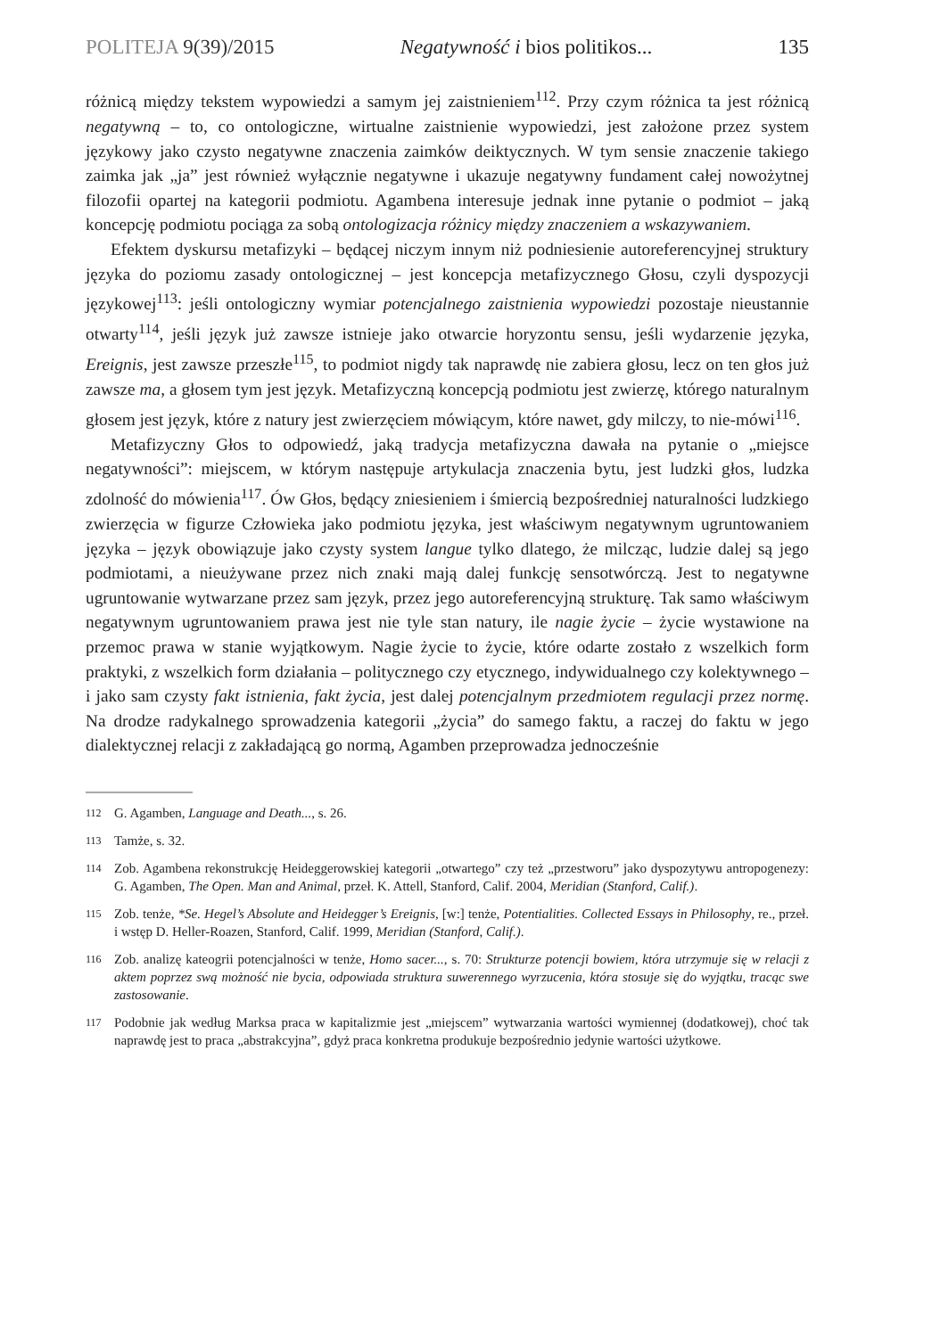POLITEJA 9(39)/2015 Negatywność i bios politikos... 135
różnicą między tekstem wypowiedzi a samym jej zaistnieniem<sup>112</sup>. Przy czym różnica ta jest różnicą negatywną – to, co ontologiczne, wirtualne zaistnienie wypowiedzi, jest założone przez system językowy jako czysto negatywne znaczenia zaimków deiktycznych. W tym sensie znaczenie takiego zaimka jak „ja” jest również wyłącznie negatywne i ukazuje negatywny fundament całej nowożytnej filozofii opartej na kategorii podmiotu. Agambena interesuje jednak inne pytanie o podmiot – jaką koncepcję podmiotu pociąga za sobą ontologizacja różnicy między znaczeniem a wskazywaniem.
Efektem dyskursu metafizyki – będącej niczym innym niż podniesienie autoreferencyjnej struktury języka do poziomu zasady ontologicznej – jest koncepcja metafizycznego Głosu, czyli dyspozycji językowej<sup>113</sup>: jeśli ontologiczny wymiar potencjalnego zaistnienia wypowiedzi pozostaje nieustannie otwarty<sup>114</sup>, jeśli język już zawsze istnieje jako otwarcie horyzontu sensu, jeśli wydarzenie języka, Ereignis, jest zawsze przeszłe<sup>115</sup>, to podmiot nigdy tak naprawdę nie zabiera głosu, lecz on ten głos już zawsze ma, a głosem tym jest język. Metafizyczną koncepcją podmiotu jest zwierzę, którego naturalnym głosem jest język, które z natury jest zwierzęciem mówiącym, które nawet, gdy milczy, to nie-mówi<sup>116</sup>.
Metafizyczny Głos to odpowiedź, jaką tradycja metafizyczna dawała na pytanie o „miejsce negatywności”: miejscem, w którym następuje artykulacja znaczenia bytu, jest ludzki głos, ludzka zdolność do mówienia<sup>117</sup>. Ów Głos, będący zniesieniem i śmiercią bezpośredniej naturalności ludzkiego zwierzęcia w figurze Człowieka jako podmiotu języka, jest właściwym negatywnym ugruntowaniem języka – język obowiązuje jako czysty system langue tylko dlatego, że milcząc, ludzie dalej są jego podmiotami, a nieużywane przez nich znaki mają dalej funkcję sensotwórczą. Jest to negatywne ugruntowanie wytwarzane przez sam język, przez jego autoreferencyjną strukturę. Tak samo właściwym negatywnym ugruntowaniem prawa jest nie tyle stan natury, ile nagie życie – życie wystawione na przemoc prawa w stanie wyjątkowym. Nagie życie to życie, które odarte zostało z wszelkich form praktyki, z wszelkich form działania – politycznego czy etycznego, indywidualnego czy kolektywnego – i jako sam czysty fakt istnienia, fakt życia, jest dalej potencjalnym przedmiotem regulacji przez normę. Na drodze radykalnego sprowadzenia kategorii „życia” do samego faktu, a raczej do faktu w jego dialektycznej relacji z zakładającą go normą, Agamben przeprowadza jednocześnie
112 G. Agamben, Language and Death..., s. 26.
113 Tamże, s. 32.
114 Zob. Agambena rekonstrukcję Heideggerowskiej kategorii „otwartego” czy też „przestworu” jako dyspozytywu antropogenezy: G. Agamben, The Open. Man and Animal, przeł. K. Attell, Stanford, Calif. 2004, Meridian (Stanford, Calif.).
115 Zob. tenże, *Se. Hegel’s Absolute and Heidegger’s Ereignis, [w:] tenże, Potentialities. Collected Essays in Philosophy, re., przeł. i wstęp D. Heller-Roazen, Stanford, Calif. 1999, Meridian (Stanford, Calif.).
116 Zob. analizę kateogrii potencjalności w tenże, Homo sacer..., s. 70: Strukturze potencji bowiem, która utrzymuje się w relacji z aktem poprzez swą możność nie bycia, odpowiada struktura suwerennego wyrzucenia, która stosuje się do wyjątku, tracąc swe zastosowanie.
117 Podobnie jak według Marksa praca w kapitalizmie jest „miejscem” wytwarzania wartości wymiennej (dodatkowej), choć tak naprawdę jest to praca „abstrakcyjna”, gdyż praca konkretna produkuje bezpośrednio jedynie wartości użytkowe.